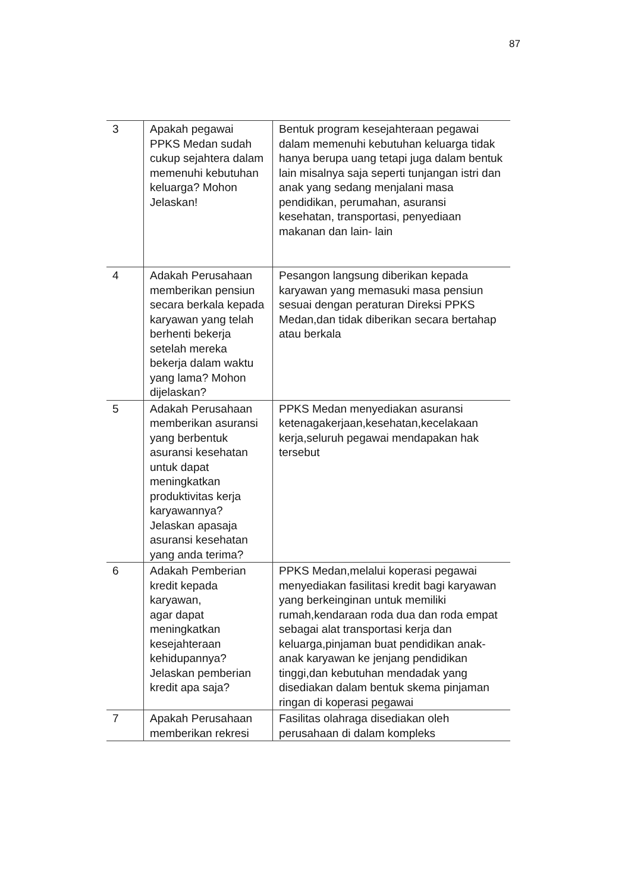87
| 3 | Apakah pegawai PPKS Medan sudah cukup sejahtera dalam memenuhi kebutuhan keluarga? Mohon Jelaskan! | Bentuk program kesejahteraan pegawai dalam memenuhi kebutuhan keluarga tidak hanya berupa uang tetapi juga dalam bentuk lain misalnya saja seperti tunjangan istri dan anak yang sedang menjalani masa pendidikan, perumahan, asuransi kesehatan, transportasi, penyediaan makanan dan lain- lain |
| 4 | Adakah Perusahaan memberikan pensiun secara berkala kepada karyawan yang telah berhenti bekerja setelah mereka bekerja dalam waktu yang lama? Mohon dijelaskan? | Pesangon langsung diberikan kepada karyawan yang memasuki masa pensiun sesuai dengan peraturan Direksi PPKS Medan,dan tidak diberikan secara bertahap atau berkala |
| 5 | Adakah Perusahaan memberikan asuransi yang berbentuk asuransi kesehatan untuk dapat meningkatkan produktivitas kerja karyawannya? Jelaskan apasaja asuransi kesehatan yang anda terima? | PPKS Medan menyediakan asuransi ketenagakerjaan,kesehatan,kecelakaan kerja,seluruh pegawai mendapakan hak tersebut |
| 6 | Adakah Pemberian kredit kepada karyawan, agar dapat meningkatkan kesejahteraan kehidupannya? Jelaskan pemberian kredit apa saja? | PPKS Medan,melalui koperasi pegawai menyediakan fasilitasi kredit bagi karyawan yang berkeinginan untuk memiliki rumah,kendaraan roda dua dan roda empat sebagai alat transportasi kerja dan keluarga,pinjaman buat pendidikan anak-anak karyawan ke jenjang pendidikan tinggi,dan kebutuhan mendadak yang disediakan dalam bentuk skema pinjaman ringan di koperasi pegawai |
| 7 | Apakah Perusahaan memberikan rekresi | Fasilitas olahraga disediakan oleh perusahaan di dalam kompleks |